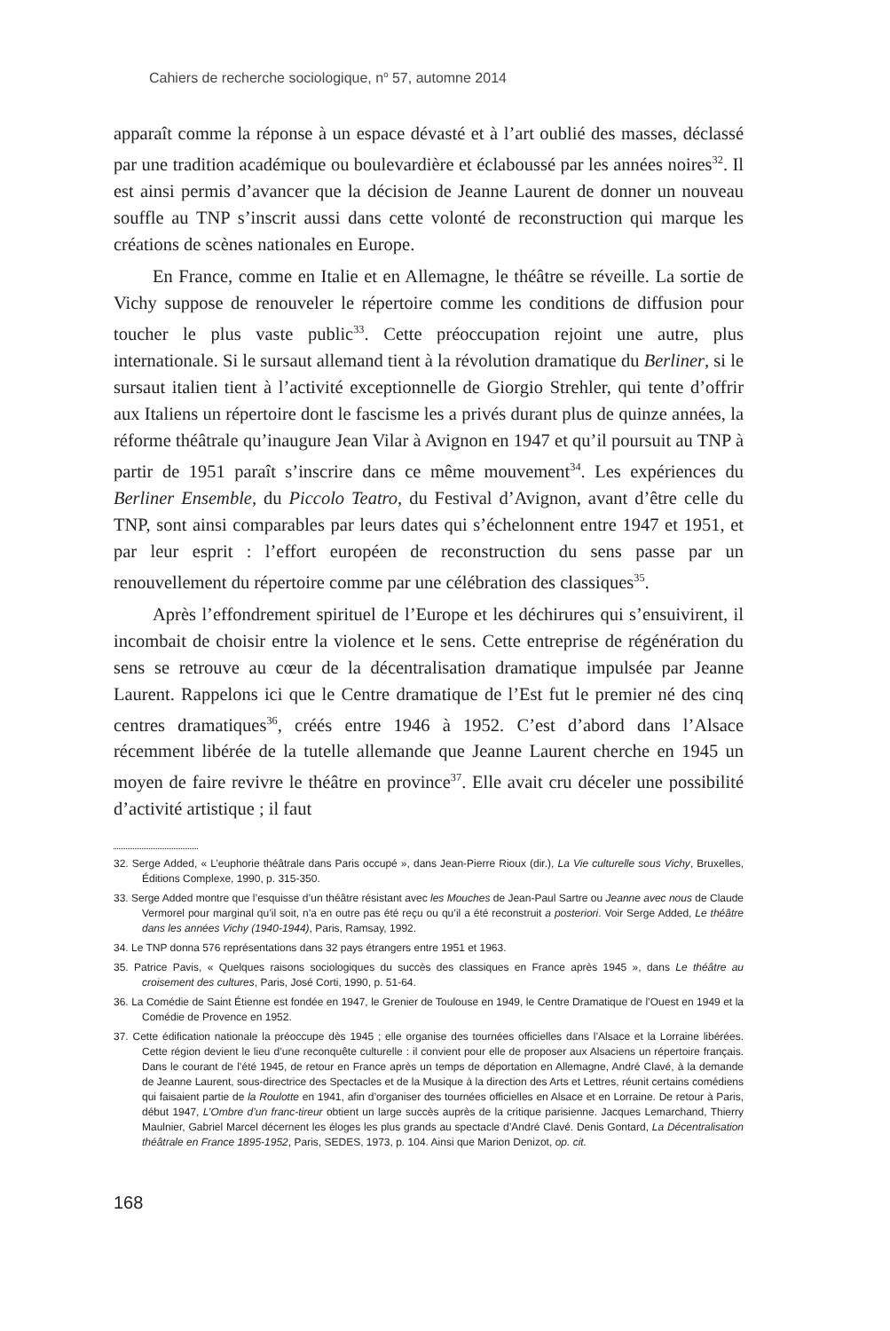Cahiers de recherche sociologique, n<sup>o</sup> 57, automne 2014
apparaît comme la réponse à un espace dévasté et à l’art oublié des masses, déclassé par une tradition académique ou boulevardière et éclaboussé par les années noires<sup>32</sup>. Il est ainsi permis d’avancer que la décision de Jeanne Laurent de donner un nouveau souffle au TNP s’inscrit aussi dans cette volonté de reconstruction qui marque les créations de scènes nationales en Europe.
En France, comme en Italie et en Allemagne, le théâtre se réveille. La sortie de Vichy suppose de renouveler le répertoire comme les conditions de diffusion pour toucher le plus vaste public<sup>33</sup>. Cette préoccupation rejoint une autre, plus internationale. Si le sursaut allemand tient à la révolution dramatique du Berliner, si le sursaut italien tient à l’activité exceptionnelle de Giorgio Strehler, qui tente d’offrir aux Italiens un répertoire dont le fascisme les a privés durant plus de quinze années, la réforme théâtrale qu’inaugure Jean Vilar à Avignon en 1947 et qu’il poursuit au TNP à partir de 1951 paraît s’inscrire dans ce même mouvement<sup>34</sup>. Les expériences du Berliner Ensemble, du Piccolo Teatro, du Festival d’Avignon, avant d’être celle du TNP, sont ainsi comparables par leurs dates qui s’échelonnent entre 1947 et 1951, et par leur esprit : l’effort européen de reconstruction du sens passe par un renouvellement du répertoire comme par une célébration des classiques<sup>35</sup>.
Après l’effondrement spirituel de l’Europe et les déchirures qui s’ensuivirent, il incombait de choisir entre la violence et le sens. Cette entreprise de régénération du sens se retrouve au cœur de la décentralisation dramatique impulsée par Jeanne Laurent. Rappelons ici que le Centre dramatique de l’Est fut le premier né des cinq centres dramatiques<sup>36</sup>, créés entre 1946 à 1952. C’est d’abord dans l’Alsace récemment libérée de la tutelle allemande que Jeanne Laurent cherche en 1945 un moyen de faire revivre le théâtre en province<sup>37</sup>. Elle avait cru déceler une possibilité d’activité artistique ; il faut
32. Serge Added, « L’euphorie théâtrale dans Paris occupé », dans Jean-Pierre Rioux (dir.), La Vie culturelle sous Vichy, Bruxelles, Éditions Complexe, 1990, p. 315-350.
33. Serge Added montre que l’esquisse d’un théâtre résistant avec les Mouches de Jean-Paul Sartre ou Jeanne avec nous de Claude Vermorel pour marginal qu’il soit, n’a en outre pas été reçu ou qu’il a été reconstruit a posteriori. Voir Serge Added, Le théâtre dans les années Vichy (1940-1944), Paris, Ramsay, 1992.
34. Le TNP donna 576 représentations dans 32 pays étrangers entre 1951 et 1963.
35. Patrice Pavis, « Quelques raisons sociologiques du succès des classiques en France après 1945 », dans Le théâtre au croisement des cultures, Paris, José Corti, 1990, p. 51-64.
36. La Comédie de Saint Étienne est fondée en 1947, le Grenier de Toulouse en 1949, le Centre Dramatique de l’Ouest en 1949 et la Comédie de Provence en 1952.
37. Cette édification nationale la préoccupe dès 1945 ; elle organise des tournées officielles dans l’Alsace et la Lorraine libérées. Cette région devient le lieu d’une reconquête culturelle : il convient pour elle de proposer aux Alsaciens un répertoire français. Dans le courant de l’été 1945, de retour en France après un temps de déportation en Allemagne, André Clavé, à la demande de Jeanne Laurent, sous-directrice des Spectacles et de la Musique à la direction des Arts et Lettres, réunit certains comédiens qui faisaient partie de la Roulotte en 1941, afin d’organiser des tournées officielles en Alsace et en Lorraine. De retour à Paris, début 1947, L’Ombre d’un franc-tireur obtient un large succès auprès de la critique parisienne. Jacques Lemarchand, Thierry Maulnier, Gabriel Marcel décernent les éloges les plus grands au spectacle d’André Clavé. Denis Gontard, La Décentralisation théâtrale en France 1895-1952, Paris, SEDES, 1973, p. 104. Ainsi que Marion Denizot, op. cit.
168